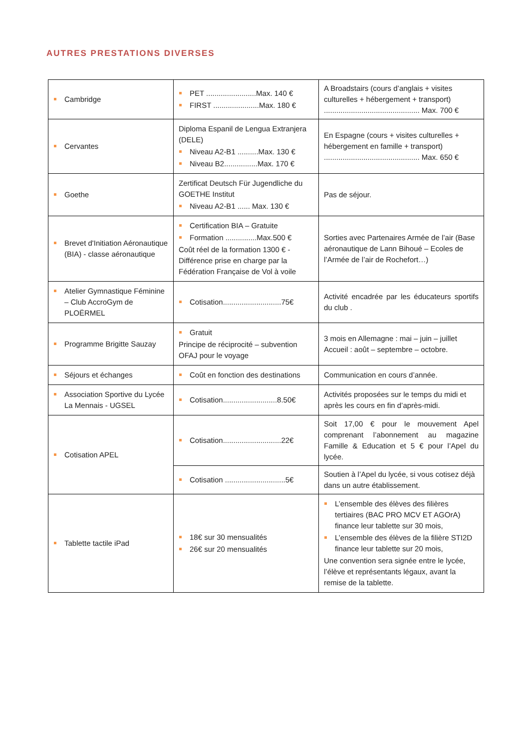AUTRES PRESTATIONS DIVERSES
| Cambridge | PET ........................Max. 140 € FIRST ......................Max. 180 € | A Broadstairs (cours d’anglais + visites culturelles + hébergement + transport) .............................................. Max. 700 € |
| Cervantes | Diploma Espanil de Lengua Extranjera (DELE) Niveau A2-B1 ..........Max. 130 € Niveau B2................Max. 170 € | En Espagne (cours + visites culturelles + hébergement en famille + transport) .............................................. Max. 650 € |
| Goethe | Zertificat Deutsch Für Jugendliche du GOETHE Institut Niveau A2-B1 ...... Max. 130 € | Pas de séjour. |
| Brevet d'Initiation Aéronautique (BIA) - classe aéronautique | Certification BIA – Gratuite Formation ...............Max.500 € Coût réel de la formation 1300 € - Différence prise en charge par la Fédération Française de Vol à voile | Sorties avec Partenaires Armée de l’air (Base aéronautique de Lann Bihoué – Ecoles de l’Armée de l’air de Rochefort…) |
| Atelier Gymnastique Féminine – Club AccroGym de PLOËRMEL | Cotisation............................75€ | Activité encadrée par les éducateurs sportifs du club . |
| Programme Brigitte Sauzay | Gratuit Principe de réciprocité – subvention OFAJ pour le voyage | 3 mois en Allemagne : mai – juin – juillet Accueil : août – septembre – octobre. |
| Séjours et échanges | Coût en fonction des destinations | Communication en cours d’année. |
| Association Sportive du Lycée La Mennais - UGSEL | Cotisation..........................8.50€ | Activités proposées sur le temps du midi et après les cours en fin d’après-midi. |
| Cotisation APEL | Cotisation............................22€ | Soit 17,00 € pour le mouvement Apel comprenant l’abonnement au magazine Famille & Education et 5 € pour l’Apel du lycée. |
| | Cotisation .............................5€ | Soutien à l’Apel du lycée, si vous cotisez déjà dans un autre établissement. |
| Tablette tactile iPad | 18€ sur 30 mensualités 26€ sur 20 mensualités | L’ensemble des élèves des filières tertiaires (BAC PRO MCV ET AGOrA) finance leur tablette sur 30 mois, L’ensemble des élèves de la filière STI2D finance leur tablette sur 20 mois, Une convention sera signée entre le lycée, l’élève et représentants légaux, avant la remise de la tablette. |